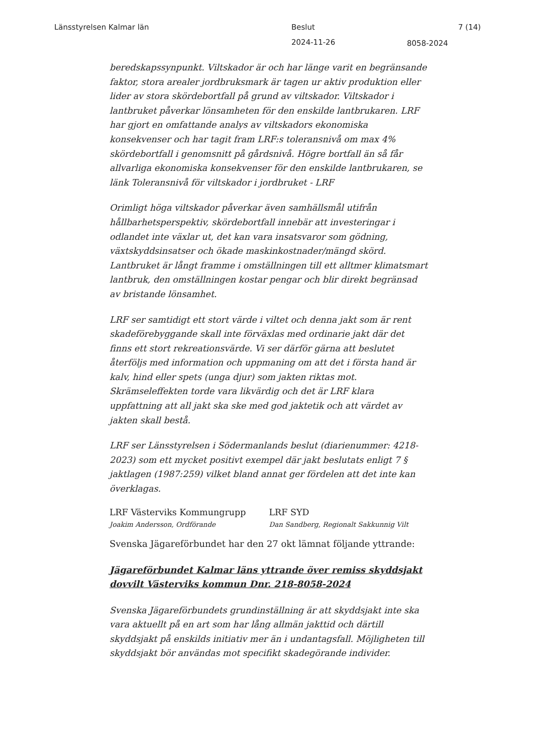Länsstyrelsen Kalmar län Beslut 7 (14)
2024-11-26 8058-2024
beredskapssynpunkt. Viltskador är och har länge varit en begränsande faktor, stora arealer jordbruksmark är tagen ur aktiv produktion eller lider av stora skördebortfall på grund av viltskador. Viltskador i lantbruket påverkar lönsamheten för den enskilde lantbrukaren. LRF har gjort en omfattande analys av viltskadors ekonomiska konsekvenser och har tagit fram LRF:s toleransnivå om max 4% skördebortfall i genomsnitt på gårdsnivå. Högre bortfall än så får allvarliga ekonomiska konsekvenser för den enskilde lantbrukaren, se länk Toleransnivå för viltskador i jordbruket - LRF
Orimligt höga viltskador påverkar även samhällsmål utifrån hållbarhetsperspektiv, skördebortfall innebär att investeringar i odlandet inte växlar ut, det kan vara insatsvaror som gödning, växtskyddsinsatser och ökade maskinkostnader/mängd skörd. Lantbruket är långt framme i omställningen till ett alltmer klimatsmart lantbruk, den omställningen kostar pengar och blir direkt begränsad av bristande lönsamhet.
LRF ser samtidigt ett stort värde i viltet och denna jakt som är rent skadeförebyggande skall inte förväxlas med ordinarie jakt där det finns ett stort rekreationsvärde. Vi ser därför gärna att beslutet återföljs med information och uppmaning om att det i första hand är kalv, hind eller spets (unga djur) som jakten riktas mot. Skrämseleffekten torde vara likvärdig och det är LRF klara uppfattning att all jakt ska ske med god jaktetik och att värdet av jakten skall bestå.
LRF ser Länsstyrelsen i Södermanlands beslut (diarienummer: 4218-2023) som ett mycket positivt exempel där jakt beslutats enligt 7 § jaktlagen (1987:259) vilket bland annat ger fördelen att det inte kan överklagas.
LRF Västerviks Kommungrupp LRF SYD
Joakim Andersson, Ordförande Dan Sandberg, Regionalt Sakkunnig Vilt
Svenska Jägareförbundet har den 27 okt lämnat följande yttrande:
Jägareförbundet Kalmar läns yttrande över remiss skyddsjakt dovvilt Västerviks kommun Dnr. 218-8058-2024
Svenska Jägareförbundets grundinställning är att skyddsjakt inte ska vara aktuellt på en art som har lång allmän jakttid och därtill skyddsjakt på enskilds initiativ mer än i undantagsfall. Möjligheten till skyddsjakt bör användas mot specifikt skadegörande individer.